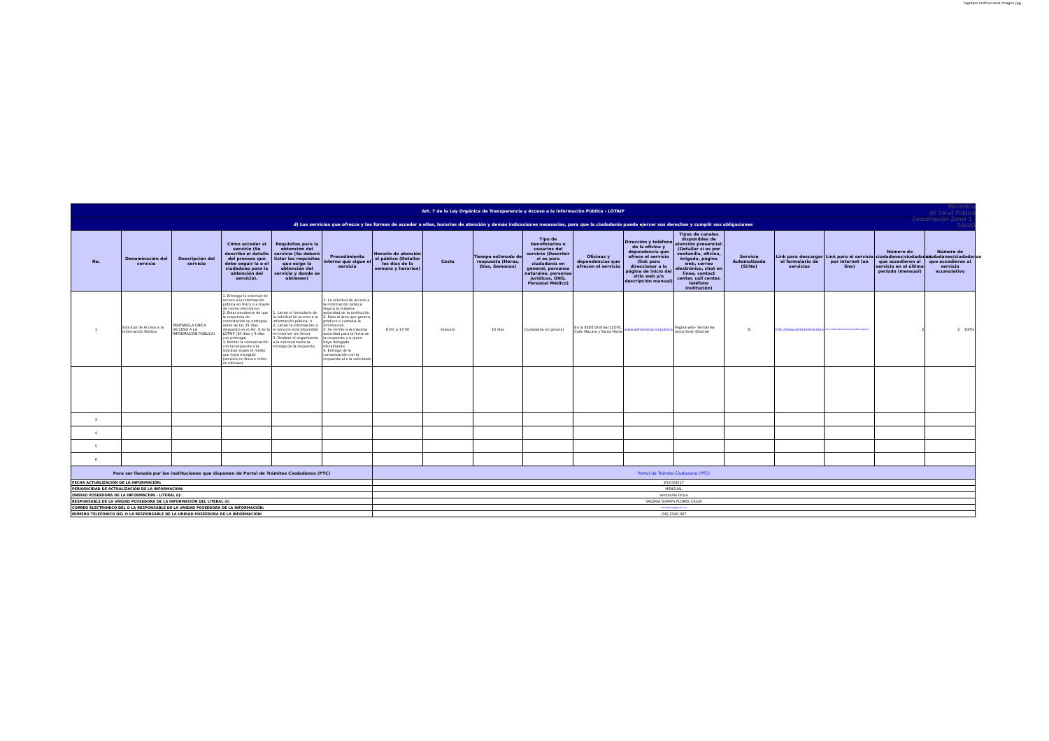logotipo institucional imagen jpg
| Art. 7 de la Ley Orgánica de Transparencia y Acceso a la Información Pública - LOTAIP | | | | | | | | | | | | | | | | | |
| d) Los servicios que ofrecce y las formas de acceder a ellos, horarios de atención y demás indicaciones necesarias, para que la ciudadanía pueda ejercer sus derechos y cumplir sus obligaciones | | | | | | | | | | | | | | | | | |
| No. | Denominación del servicio | Descripción del servicio | Cómo acceder al servicio (Se describe el detalle del proceso que debe seguir la o el ciudadano para la obtención del servicio). | Requisitos para la obtención del servicio (Se deberá listar los requisitos que exige la obtención del servicio y donde se obtienen) | Procedimiento interno que sigue el servicio | Horario de atención al público (Detallar los días de la semana y horarios) | Costo | Tiempo estimado de respuesta (Horas, Días, Semanas) | Tipo de beneficiarios o usuarios del servicio (Describir si es para ciudadanía en general, personas naturales, personas jurídicas, ONG, Personal Médico) | Oficinas y dependencias que ofrecen el servicio | Dirección y teléfono de la oficina y dependencia que ofrece el servicio (link para direccionar a la página de inicio del sitio web y/o descripción manual) | Tipos de canales disponibles de atención presencial: (Detallar si es por ventanilla, oficina, brigada, página web, correo electrónico, chat en línea, contact center, call center, teléfono institución) | Servicio Automatizado (Si/No) | Link para descargar el formulario de servicios | Link para el servicio por internet (on line) | Número de ciudadanos/ciudadanas que accedieron al servicio en el último período (mensual) | Número de ciudadanos/ciudadanas que accedieron al servicio acumulativo |
| 1 | Solicitud de Acceso a la Información Pública | VENTANILLA ÚNICA (ACCESO A LA INFORMACIÓN PUBLICA) | 1. Entregar la solicitud de acceso a la información pública en físico o a través de correo electrónico 2. Estar pendiente de que la respuesta de contestación se entregue antes de los 15 días dispuesto en el Art. 9 de la LOTAIP (10 días y 5 días con prórroga) 3. Retirar la comunicación con la respuesta a la solicitud según el medio que haya escogido (servicio en línea o retiro en oficinas) | 1. Llenar el formulario de la solicitud de acceso a la información pública; ó 2. Llenar la información si el servicio está disponible en internet (en línea). 3. Realizar el seguimiento a la solicitud hasta la entrega de la respuesta. | 1. La solicitud de acceso a la información pública llega a la máxima autoridad de la institución. 2. Pasa al área que genera, produce o custodia la información. 3. Se remite a la máxima autoridad para la firma de la respuesta o a quien haya delegado oficialmente. 4. Entrega de la comunicación con la respuesta al o la solicitante | 8:00: a 17:00 | Gratuito | 10 días | Ciudadanía en general | En la SEDE Distrital 21D01. Calle Macara y Santa María | www.adminsitracionpublica | Página web- Ventanilla única Sede Distrital | Si | http://www.administracionp | http://www.administracionpublica.gob.ec/ | 2 | 2 100% |
| 3 | | | | | | | | | | | | | | | | | |
| 4 | | | | | | | | | | | | | | | | | |
| 5 | | | | | | | | | | | | | | | | | |
| 6 | | | | | | | | | | | | | | | | | |
| Para ser llenado por las instituciones que disponen de Portal de Trámites Ciudadanos (PTC) | | | | | | Portal de Trámite Ciudadano (PTC) | | | | | | | | | | | |
| FECHA ACTUALIZACIÓN DE LA INFORMACIÓN: | | | | | | 25/03/2017 | | | | | | | | | | | |
| PERIODICIDAD DE ACTUALIZACIÓN DE LA INFORMACIÓN: | | | | | | MENSUAL | | | | | | | | | | | |
| UNIDAD POSEEDORA DE LA INFORMACION - LITERAL d): | | | | | | Ventanilla Única | | | | | | | | | | | |
| RESPONSABLE DE LA UNIDAD POSEEDORA DE LA INFORMACIÓN DEL LITERAL d): | | | | | | VALERIA SORAYA FLORES CALVA | | | | | | | | | | | |
| CORREO ELECTRÓNICO DEL O LA RESPONSABLE DE LA UNIDAD POSEEDORA DE LA INFORMACIÓN: | | | | | | valeryaflores@gmail.com | | | | | | | | | | | |
| NÚMERO TELEFÓNICO DEL O LA RESPONSABLE DE LA UNIDAD POSEEDORA DE LA INFORMACIÓN: | | | | | | (06) 2340-387 | | | | | | | | | | | |
Ministerio
de Salud Pública
Coordinación Zonal 1 - SALUD